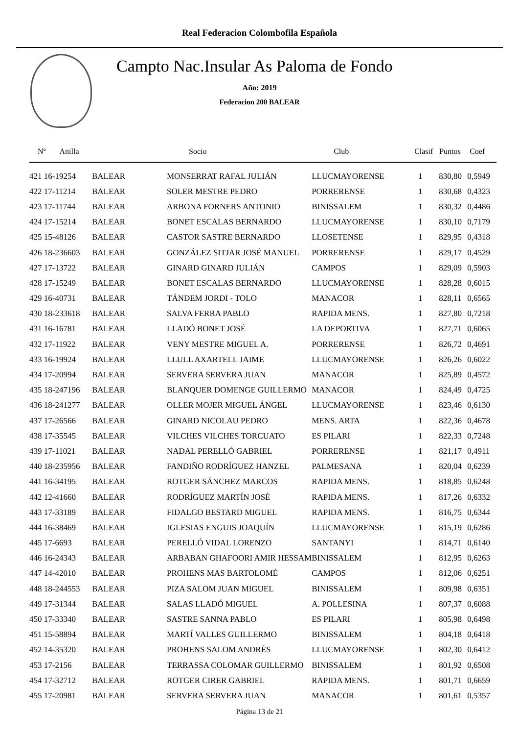Real Federacion Colombofila Española
Campto Nac.Insular As Paloma de Fondo
Año: 2019
Federacion 200 BALEAR
| Nº Anilla | | Socio | Club | Clasif | Puntos | Coef |
| --- | --- | --- | --- | --- | --- | --- |
| 421 16-19254 | BALEAR | MONSERRAT RAFAL JULIÁN | LLUCMAYORENSE | 1 | 830,80 | 0,5949 |
| 422 17-11214 | BALEAR | SOLER MESTRE PEDRO | PORRERENSE | 1 | 830,68 | 0,4323 |
| 423 17-11744 | BALEAR | ARBONA FORNERS ANTONIO | BINISSALEM | 1 | 830,32 | 0,4486 |
| 424 17-15214 | BALEAR | BONET ESCALAS BERNARDO | LLUCMAYORENSE | 1 | 830,10 | 0,7179 |
| 425 15-48126 | BALEAR | CASTOR SASTRE BERNARDO | LLOSETENSE | 1 | 829,95 | 0,4318 |
| 426 18-236603 | BALEAR | GONZÁLEZ SITJAR JOSÉ MANUEL | PORRERENSE | 1 | 829,17 | 0,4529 |
| 427 17-13722 | BALEAR | GINARD GINARD JULIÁN | CAMPOS | 1 | 829,09 | 0,5903 |
| 428 17-15249 | BALEAR | BONET ESCALAS BERNARDO | LLUCMAYORENSE | 1 | 828,28 | 0,6015 |
| 429 16-40731 | BALEAR | TÁNDEM JORDI - TOLO | MANACOR | 1 | 828,11 | 0,6565 |
| 430 18-233618 | BALEAR | SALVA FERRA PABLO | RAPIDA MENS. | 1 | 827,80 | 0,7218 |
| 431 16-16781 | BALEAR | LLADÓ BONET JOSÉ | LA DEPORTIVA | 1 | 827,71 | 0,6065 |
| 432 17-11922 | BALEAR | VENY MESTRE MIGUEL A. | PORRERENSE | 1 | 826,72 | 0,4691 |
| 433 16-19924 | BALEAR | LLULL AXARTELL JAIME | LLUCMAYORENSE | 1 | 826,26 | 0,6022 |
| 434 17-20994 | BALEAR | SERVERA SERVERA JUAN | MANACOR | 1 | 825,89 | 0,4572 |
| 435 18-247196 | BALEAR | BLANQUER DOMENGE GUILLERMO | MANACOR | 1 | 824,49 | 0,4725 |
| 436 18-241277 | BALEAR | OLLER MOJER MIGUEL ÁNGEL | LLUCMAYORENSE | 1 | 823,46 | 0,6130 |
| 437 17-26566 | BALEAR | GINARD NICOLAU PEDRO | MENS. ARTA | 1 | 822,36 | 0,4678 |
| 438 17-35545 | BALEAR | VILCHES VILCHES TORCUATO | ES PILARI | 1 | 822,33 | 0,7248 |
| 439 17-11021 | BALEAR | NADAL PERELLÓ GABRIEL | PORRERENSE | 1 | 821,17 | 0,4911 |
| 440 18-235956 | BALEAR | FANDIÑO RODRÍGUEZ HANZEL | PALMESANA | 1 | 820,04 | 0,6239 |
| 441 16-34195 | BALEAR | ROTGER SÁNCHEZ MARCOS | RAPIDA MENS. | 1 | 818,85 | 0,6248 |
| 442 12-41660 | BALEAR | RODRÍGUEZ MARTÍN JOSÉ | RAPIDA MENS. | 1 | 817,26 | 0,6332 |
| 443 17-33189 | BALEAR | FIDALGO BESTARD MIGUEL | RAPIDA MENS. | 1 | 816,75 | 0,6344 |
| 444 16-38469 | BALEAR | IGLESIAS ENGUIS JOAQUÍN | LLUCMAYORENSE | 1 | 815,19 | 0,6286 |
| 445 17-6693 | BALEAR | PERELLÓ VIDAL LORENZO | SANTANYI | 1 | 814,71 | 0,6140 |
| 446 16-24343 | BALEAR | ARBABAN GHAFOORI AMIR HESSAM | BINISSALEM | 1 | 812,95 | 0,6263 |
| 447 14-42010 | BALEAR | PROHENS MAS BARTOLOMÉ | CAMPOS | 1 | 812,06 | 0,6251 |
| 448 18-244553 | BALEAR | PIZA SALOM JUAN MIGUEL | BINISSALEM | 1 | 809,98 | 0,6351 |
| 449 17-31344 | BALEAR | SALAS LLADÓ MIGUEL | A. POLLESINA | 1 | 807,37 | 0,6088 |
| 450 17-33340 | BALEAR | SASTRE SANNA PABLO | ES PILARI | 1 | 805,98 | 0,6498 |
| 451 15-58894 | BALEAR | MARTÍ VALLES GUILLERMO | BINISSALEM | 1 | 804,18 | 0,6418 |
| 452 14-35320 | BALEAR | PROHENS SALOM ANDRÉS | LLUCMAYORENSE | 1 | 802,30 | 0,6412 |
| 453 17-2156 | BALEAR | TERRASSA COLOMAR GUILLERMO | BINISSALEM | 1 | 801,92 | 0,6508 |
| 454 17-32712 | BALEAR | ROTGER CIRER GABRIEL | RAPIDA MENS. | 1 | 801,71 | 0,6659 |
| 455 17-20981 | BALEAR | SERVERA SERVERA JUAN | MANACOR | 1 | 801,61 | 0,5357 |
Página 13 de 21